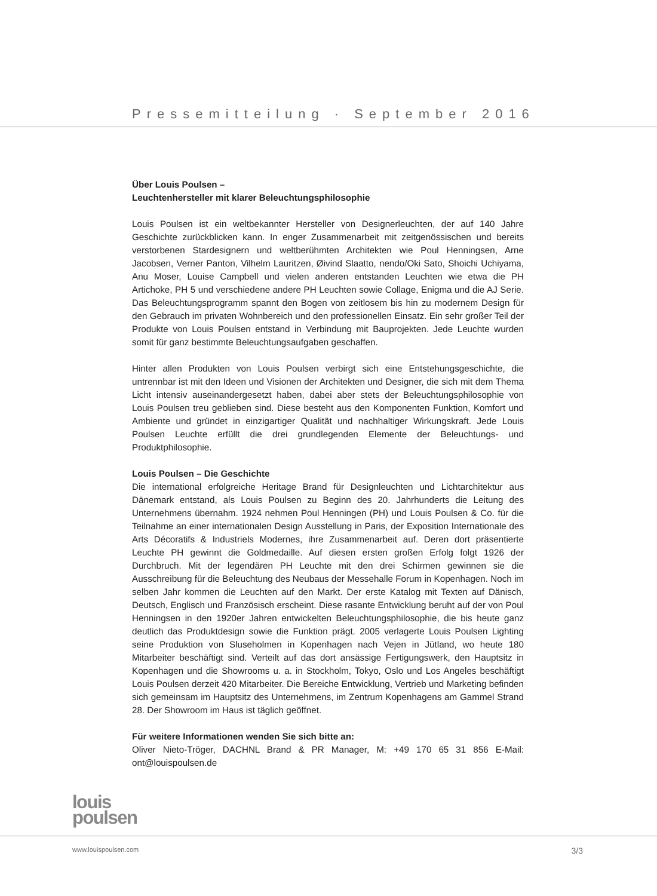Pressemitteilung · September 2016
Über Louis Poulsen –
Leuchtenhersteller mit klarer Beleuchtungsphilosophie
Louis Poulsen ist ein weltbekannter Hersteller von Designerleuchten, der auf 140 Jahre Geschichte zurückblicken kann. In enger Zusammenarbeit mit zeitgenössischen und bereits verstorbenen Stardesignern und weltberühmten Architekten wie Poul Henningsen, Arne Jacobsen, Verner Panton, Vilhelm Lauritzen, Øivind Slaatto, nendo/Oki Sato, Shoichi Uchiyama, Anu Moser, Louise Campbell und vielen anderen entstanden Leuchten wie etwa die PH Artichoke, PH 5 und verschiedene andere PH Leuchten sowie Collage, Enigma und die AJ Serie. Das Beleuchtungsprogramm spannt den Bogen von zeitlosem bis hin zu modernem Design für den Gebrauch im privaten Wohnbereich und den professionellen Einsatz. Ein sehr großer Teil der Produkte von Louis Poulsen entstand in Verbindung mit Bauprojekten. Jede Leuchte wurden somit für ganz bestimmte Beleuchtungsaufgaben geschaffen.
Hinter allen Produkten von Louis Poulsen verbirgt sich eine Entstehungsgeschichte, die untrennbar ist mit den Ideen und Visionen der Architekten und Designer, die sich mit dem Thema Licht intensiv auseinandergesetzt haben, dabei aber stets der Beleuchtungsphilosophie von Louis Poulsen treu geblieben sind. Diese besteht aus den Komponenten Funktion, Komfort und Ambiente und gründet in einzigartiger Qualität und nachhaltiger Wirkungskraft. Jede Louis Poulsen Leuchte erfüllt die drei grundlegenden Elemente der Beleuchtungs- und Produktphilosophie.
Louis Poulsen – Die Geschichte
Die international erfolgreiche Heritage Brand für Designleuchten und Lichtarchitektur aus Dänemark entstand, als Louis Poulsen zu Beginn des 20. Jahrhunderts die Leitung des Unternehmens übernahm. 1924 nehmen Poul Henningen (PH) und Louis Poulsen & Co. für die Teilnahme an einer internationalen Design Ausstellung in Paris, der Exposition Internationale des Arts Décoratifs & Industriels Modernes, ihre Zusammenarbeit auf. Deren dort präsentierte Leuchte PH gewinnt die Goldmedaille. Auf diesen ersten großen Erfolg folgt 1926 der Durchbruch. Mit der legendären PH Leuchte mit den drei Schirmen gewinnen sie die Ausschreibung für die Beleuchtung des Neubaus der Messehalle Forum in Kopenhagen. Noch im selben Jahr kommen die Leuchten auf den Markt. Der erste Katalog mit Texten auf Dänisch, Deutsch, Englisch und Französisch erscheint. Diese rasante Entwicklung beruht auf der von Poul Henningsen in den 1920er Jahren entwickelten Beleuchtungsphilosophie, die bis heute ganz deutlich das Produktdesign sowie die Funktion prägt. 2005 verlagerte Louis Poulsen Lighting seine Produktion von Sluseholmen in Kopenhagen nach Vejen in Jütland, wo heute 180 Mitarbeiter beschäftigt sind. Verteilt auf das dort ansässige Fertigungswerk, den Hauptsitz in Kopenhagen und die Showrooms u. a. in Stockholm, Tokyo, Oslo und Los Angeles beschäftigt Louis Poulsen derzeit 420 Mitarbeiter. Die Bereiche Entwicklung, Vertrieb und Marketing befinden sich gemeinsam im Hauptsitz des Unternehmens, im Zentrum Kopenhagens am Gammel Strand 28. Der Showroom im Haus ist täglich geöffnet.
Für weitere Informationen wenden Sie sich bitte an:
Oliver Nieto-Tröger, DACHNL Brand & PR Manager, M: +49 170 65 31 856 E-Mail: ont@louispoulsen.de
louis
poulsen
www.louispoulsen.com 3/3